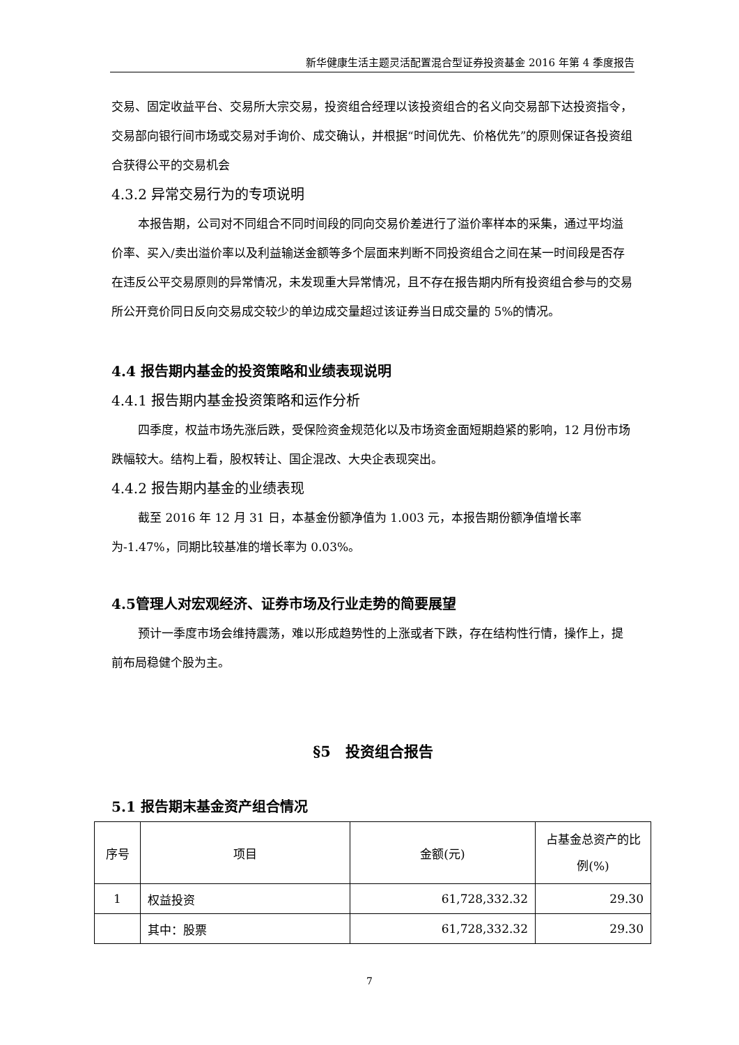新华健康生活主题灵活配置混合型证券投资基金 2016 年第 4 季度报告
交易、固定收益平台、交易所大宗交易，投资组合经理以该投资组合的名义向交易部下达投资指令，交易部向银行间市场或交易对手询价、成交确认，并根据“时间优先、价格优先”的原则保证各投资组合获得公平的交易机会
4.3.2 异常交易行为的专项说明
本报告期，公司对不同组合不同时间段的同向交易价差进行了溢价率样本的采集，通过平均溢价率、买入/卖出溢价率以及利益输送金额等多个层面来判断不同投资组合之间在某一时间段是否存在违反公平交易原则的异常情况，未发现重大异常情况，且不存在报告期内所有投资组合参与的交易所公开竞价同日反向交易成交较少的单边成交量超过该证券当日成交量的 5%的情况。
4.4 报告期内基金的投资策略和业绩表现说明
4.4.1 报告期内基金投资策略和运作分析
四季度，权益市场先涨后跌，受保险资金规范化以及市场资金面短期趋紧的影响，12 月份市场跌幅较大。结构上看，股权转让、国企混改、大央企表现突出。
4.4.2 报告期内基金的业绩表现
截至 2016 年 12 月 31 日，本基金份额净值为 1.003 元，本报告期份额净值增长率为-1.47%，同期比较基准的增长率为 0.03%。
4.5管理人对宏观经济、证券市场及行业走势的简要展望
预计一季度市场会维持震荡，难以形成趋势性的上涨或者下跌，存在结构性行情，操作上，提前布局稳健个股为主。
§5　投资组合报告
5.1 报告期末基金资产组合情况
| 序号 | 项目 | 金额(元) | 占基金总资产的比例(%) |
| --- | --- | --- | --- |
| 1 | 权益投资 | 61,728,332.32 | 29.30 |
| | 其中：股票 | 61,728,332.32 | 29.30 |
7